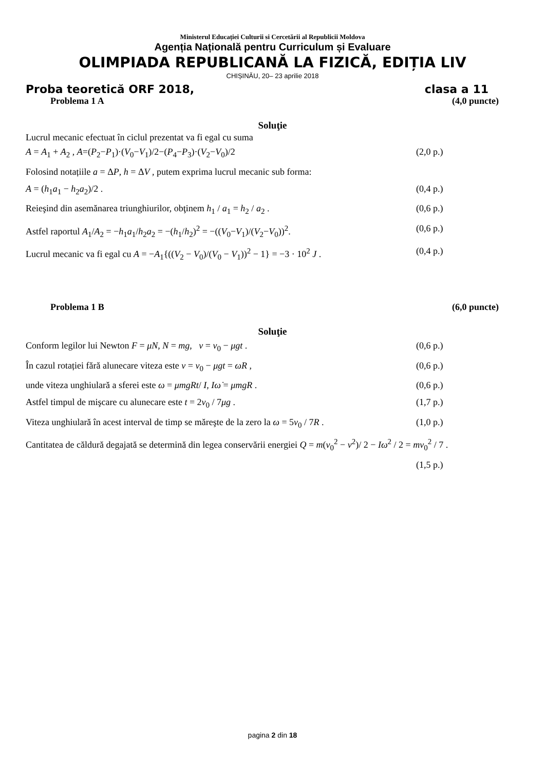Ministerul Educației Culturii si Cercetării al Republicii Moldova
Agenția Națională pentru Curriculum și Evaluare
OLIMPIADA REPUBLICANĂ LA FIZICĂ, EDIȚIA LIV
CHIȘINĂU, 20– 23 aprilie 2018
Proba teoretică ORF 2018, clasa a 11
Problema 1 A (4,0 puncte)
Soluţie
Lucrul mecanic efectuat în ciclul prezentat va fi egal cu suma
A = A<sub>1</sub> + A<sub>2</sub> , A=(P<sub>2</sub>−P<sub>1</sub>)·(V<sub>0</sub>−V<sub>1</sub>)/2−(P<sub>4</sub>−P<sub>3</sub>)·(V<sub>2</sub>−V<sub>0</sub>)/2 (2,0 p.)
Folosind notațiile a = ΔP, h = ΔV , putem exprima lucrul mecanic sub forma:
A = (h<sub>1</sub>a<sub>1</sub> − h<sub>2</sub>a<sub>2</sub>)/2 . (0,4 p.)
Reieşind din asemănarea triunghiurilor, obţinem h<sub>1</sub> / a<sub>1</sub> = h<sub>2</sub> / a<sub>2</sub> . (0,6 p.)
Astfel raportul A<sub>1</sub>/A<sub>2</sub> = −h<sub>1</sub>a<sub>1</sub>/h<sub>2</sub>a<sub>2</sub> = −(h<sub>1</sub>/h<sub>2</sub>)<sup>2</sup> = −((V<sub>0</sub>−V<sub>1</sub>)/(V<sub>2</sub>−V<sub>0</sub>))<sup>2</sup>. (0,6 p.)
Lucrul mecanic va fi egal cu A = −A<sub>1</sub>{((V<sub>2</sub> − V<sub>0</sub>)/(V<sub>0</sub> − V<sub>1</sub>))<sup>2</sup> − 1} = −3 · 10<sup>2</sup> J . (0,4 p.)
Problema 1 B (6,0 puncte)
Soluţie
Conform legilor lui Newton F = μN, N = mg, v = v<sub>0</sub> − μgt . (0,6 p.)
În cazul rotației fără alunecare viteza este v = v<sub>0</sub> − μgt = ωR , (0,6 p.)
unde viteza unghiulară a sferei este ω = μmgRt/ I, Iω̇ = μmgR . (0,6 p.)
Astfel timpul de mişcare cu alunecare este t = 2v<sub>0</sub> / 7μg . (1,7 p.)
Viteza unghiulară în acest interval de timp se măreşte de la zero la ω = 5v<sub>0</sub> / 7R . (1,0 p.)
Cantitatea de căldură degajată se determină din legea conservării energiei Q = m(v<sub>0</sub><sup>2</sup> − v<sup>2</sup>)/ 2 − Iω<sup>2</sup> / 2 = mv<sub>0</sub><sup>2</sup> / 7 .
(1,5 p.)
pagina 2 din 18